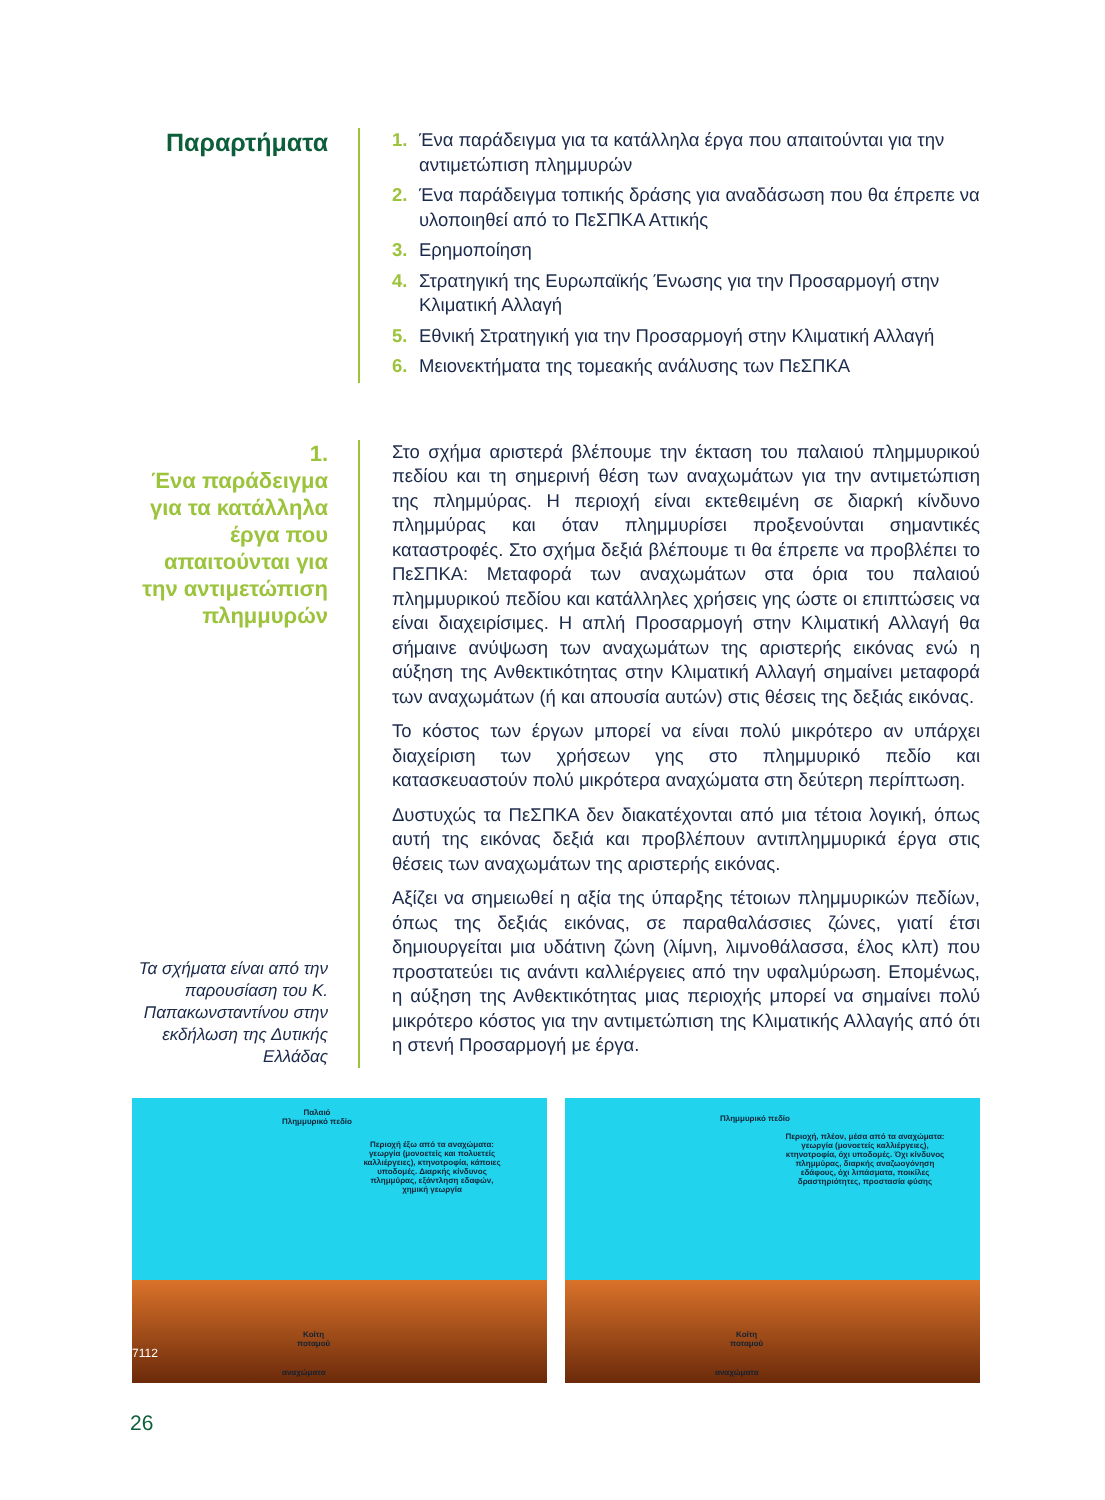Παραρτήματα
1. Ένα παράδειγμα για τα κατάλληλα έργα που απαιτούνται για την αντιμετώπιση πλημμυρών
2. Ένα παράδειγμα τοπικής δράσης για αναδάσωση που θα έπρεπε να υλοποιηθεί από το ΠεΣΠΚΑ Αττικής
3. Ερημοποίηση
4. Στρατηγική της Ευρωπαϊκής Ένωσης για την Προσαρμογή στην Κλιματική Αλλαγή
5. Εθνική Στρατηγική για την Προσαρμογή στην Κλιματική Αλλαγή
6. Μειονεκτήματα της τομεακής ανάλυσης των ΠεΣΠΚΑ
1.
Ένα παράδειγμα για τα κατάλληλα έργα που απαιτούνται για την αντιμετώπιση πλημμυρών
Τα σχήματα είναι από την παρουσίαση του Κ. Παπακωνσταντίνου στην εκδήλωση της Δυτικής Ελλάδας
Στο σχήμα αριστερά βλέπουμε την έκταση του παλαιού πλημμυρικού πεδίου και τη σημερινή θέση των αναχωμάτων για την αντιμετώπιση της πλημμύρας. Η περιοχή είναι εκτεθειμένη σε διαρκή κίνδυνο πλημμύρας και όταν πλημμυρίσει προξενούνται σημαντικές καταστροφές. Στο σχήμα δεξιά βλέπουμε τι θα έπρεπε να προβλέπει το ΠεΣΠΚΑ: Μεταφορά των αναχωμάτων στα όρια του παλαιού πλημμυρικού πεδίου και κατάλληλες χρήσεις γης ώστε οι επιπτώσεις να είναι διαχειρίσιμες. Η απλή Προσαρμογή στην Κλιματική Αλλαγή θα σήμαινε ανύψωση των αναχωμάτων της αριστερής εικόνας ενώ η αύξηση της Ανθεκτικότητας στην Κλιματική Αλλαγή σημαίνει μεταφορά των αναχωμάτων (ή και απουσία αυτών) στις θέσεις της δεξιάς εικόνας.
Το κόστος των έργων μπορεί να είναι πολύ μικρότερο αν υπάρχει διαχείριση των χρήσεων γης στο πλημμυρικό πεδίο και κατασκευαστούν πολύ μικρότερα αναχώματα στη δεύτερη περίπτωση.
Δυστυχώς τα ΠεΣΠΚΑ δεν διακατέχονται από μια τέτοια λογική, όπως αυτή της εικόνας δεξιά και προβλέπουν αντιπλημμυρικά έργα στις θέσεις των αναχωμάτων της αριστερής εικόνας.
Αξίζει να σημειωθεί η αξία της ύπαρξης τέτοιων πλημμυρικών πεδίων, όπως της δεξιάς εικόνας, σε παραθαλάσσιες ζώνες, γιατί έτσι δημιουργείται μια υδάτινη ζώνη (λίμνη, λιμνοθάλασσα, έλος κλπ) που προστατεύει τις ανάντι καλλιέργειες από την υφαλμύρωση. Επομένως, η αύξηση της Ανθεκτικότητας μιας περιοχής μπορεί να σημαίνει πολύ μικρότερο κόστος για την αντιμετώπιση της Κλιματικής Αλλαγής από ότι η στενή Προσαρμογή με έργα.
Παλαιό
Πλημμυρικό πεδίο
Περιοχή έξω από τα αναχώματα: γεωργία (μονοετείς και πολυετείς καλλιέργειες), κτηνοτροφία, κάποιες υποδομές. Διαρκής κίνδυνος πλημμύρας, εξάντληση εδαφών, χημική γεωργία
Κοίτη
ποταμού
7112
αναχώματα
Πλημμυρικό πεδίο
Περιοχή, πλέον, μέσα από τα αναχώματα: γεωργία (μονοετείς καλλιέργειες), κτηνοτροφία, όχι υποδομές. Όχι κίνδυνος πλημμύρας, διαρκής αναζωογόνηση εδάφους, όχι λιπάσματα, ποικίλες δραστηριότητες, προστασία φύσης
Κοίτη
ποταμού
αναχώματα
26